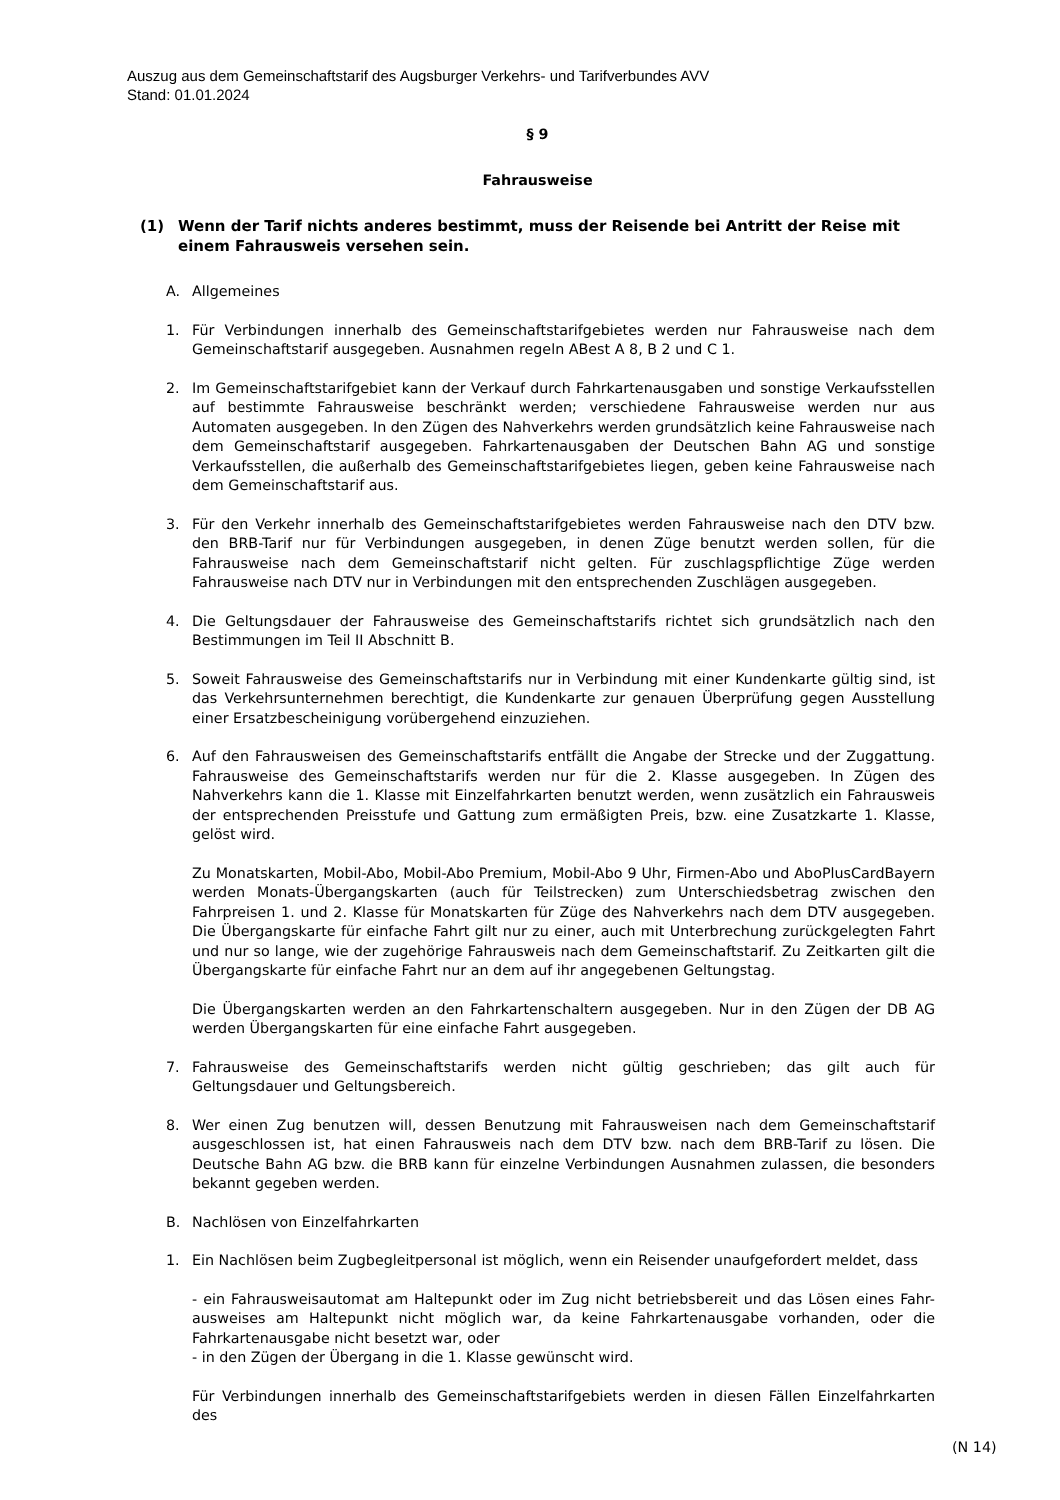Auszug aus dem Gemeinschaftstarif des Augsburger Verkehrs- und Tarifverbundes AVV
Stand: 01.01.2024
§ 9
Fahrausweise
(1) Wenn der Tarif nichts anderes bestimmt, muss der Reisende bei Antritt der Reise mit einem Fahrausweis versehen sein.
A. Allgemeines
1. Für Verbindungen innerhalb des Gemeinschaftstarifgebietes werden nur Fahrausweise nach dem Gemeinschaftstarif ausgegeben. Ausnahmen regeln ABest A 8, B 2 und C 1.
2. Im Gemeinschaftstarifgebiet kann der Verkauf durch Fahrkartenausgaben und sonstige Verkaufsstellen auf bestimmte Fahrausweise beschränkt werden; verschiedene Fahrausweise werden nur aus Automaten ausgegeben. In den Zügen des Nahverkehrs werden grundsätzlich keine Fahrausweise nach dem Gemeinschaftstarif ausgegeben. Fahrkartenausgaben der Deutschen Bahn AG und sonstige Verkaufsstellen, die außerhalb des Gemeinschaftstarifgebietes liegen, geben keine Fahrausweise nach dem Gemeinschaftstarif aus.
3. Für den Verkehr innerhalb des Gemeinschaftstarifgebietes werden Fahrausweise nach den DTV bzw. den BRB-Tarif nur für Verbindungen ausgegeben, in denen Züge benutzt werden sollen, für die Fahrausweise nach dem Gemeinschaftstarif nicht gelten. Für zuschlagspflichtige Züge werden Fahrausweise nach DTV nur in Verbindungen mit den entsprechenden Zuschlägen ausgegeben.
4. Die Geltungsdauer der Fahrausweise des Gemeinschaftstarifs richtet sich grundsätzlich nach den Bestimmungen im Teil II Abschnitt B.
5. Soweit Fahrausweise des Gemeinschaftstarifs nur in Verbindung mit einer Kundenkarte gültig sind, ist das Verkehrsunternehmen berechtigt, die Kundenkarte zur genauen Überprüfung gegen Ausstellung einer Ersatzbescheinigung vorübergehend einzuziehen.
6. Auf den Fahrausweisen des Gemeinschaftstarifs entfällt die Angabe der Strecke und der Zuggattung. Fahrausweise des Gemeinschaftstarifs werden nur für die 2. Klasse ausgegeben. In Zügen des Nahverkehrs kann die 1. Klasse mit Einzelfahrkarten benutzt werden, wenn zusätzlich ein Fahrausweis der entsprechenden Preisstufe und Gattung zum ermäßigten Preis, bzw. eine Zusatzkarte 1. Klasse, gelöst wird.
Zu Monatskarten, Mobil-Abo, Mobil-Abo Premium, Mobil-Abo 9 Uhr, Firmen-Abo und AboPlusCardBayern werden Monats-Übergangskarten (auch für Teilstrecken) zum Unterschiedsbetrag zwischen den Fahrpreisen 1. und 2. Klasse für Monatskarten für Züge des Nahverkehrs nach dem DTV ausgegeben. Die Übergangskarte für einfache Fahrt gilt nur zu einer, auch mit Unterbrechung zurückgelegten Fahrt und nur so lange, wie der zugehörige Fahrausweis nach dem Gemeinschaftstarif. Zu Zeitkarten gilt die Übergangskarte für einfache Fahrt nur an dem auf ihr angegebenen Geltungstag.
Die Übergangskarten werden an den Fahrkartenschaltern ausgegeben. Nur in den Zügen der DB AG werden Übergangskarten für eine einfache Fahrt ausgegeben.
7. Fahrausweise des Gemeinschaftstarifs werden nicht gültig geschrieben; das gilt auch für Geltungsdauer und Geltungsbereich.
8. Wer einen Zug benutzen will, dessen Benutzung mit Fahrausweisen nach dem Gemeinschaftstarif ausgeschlossen ist, hat einen Fahrausweis nach dem DTV bzw. nach dem BRB-Tarif zu lösen. Die Deutsche Bahn AG bzw. die BRB kann für einzelne Verbindungen Ausnahmen zulassen, die besonders bekannt gegeben werden.
B. Nachlösen von Einzelfahrkarten
1. Ein Nachlösen beim Zugbegleitpersonal ist möglich, wenn ein Reisender unaufgefordert meldet, dass
- ein Fahrausweisautomat am Haltepunkt oder im Zug nicht betriebsbereit und das Lösen eines Fahr-ausweises am Haltepunkt nicht möglich war, da keine Fahrkartenausgabe vorhanden, oder die Fahrkartenausgabe nicht besetzt war, oder
- in den Zügen der Übergang in die 1. Klasse gewünscht wird.
Für Verbindungen innerhalb des Gemeinschaftstarifgebiets werden in diesen Fällen Einzelfahrkarten des
(N 14)